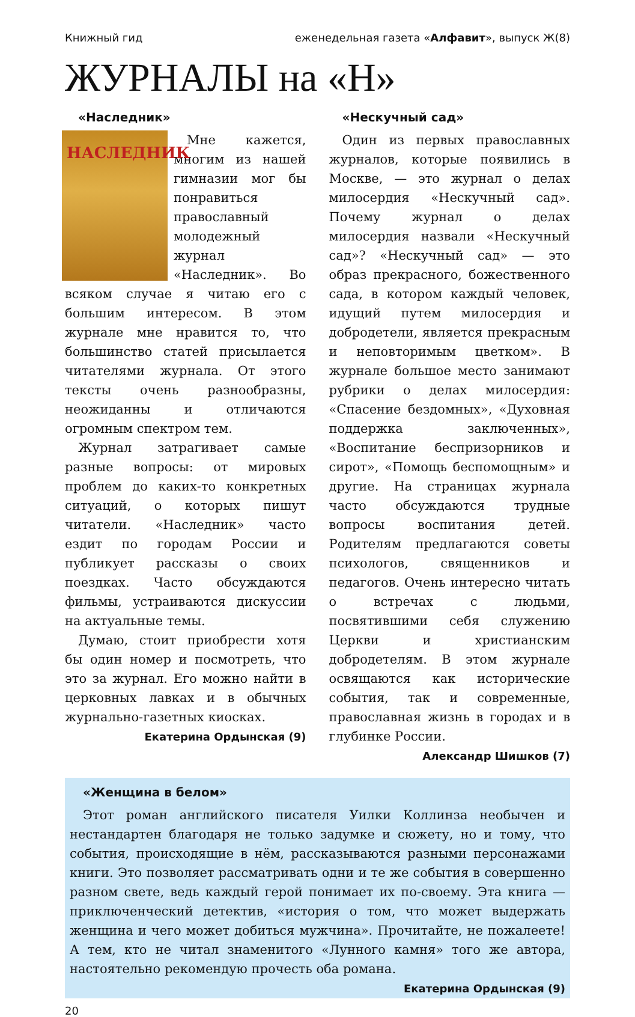Книжный гид еженедельная газета «Алфавит», выпуск Ж(8)
ЖУРНАЛЫ на «Н»
«Наследник»
НАСЛЕДНИК
Мне кажется, многим из нашей гимназии мог бы понравиться православный молодежный журнал «Наследник». Во всяком случае я читаю его с большим интересом. В этом журнале мне нравится то, что большинство статей присылается читателями журнала. От этого тексты очень разнообразны, неожиданны и отличаются огромным спектром тем.
Журнал затрагивает самые разные вопросы: от мировых проблем до каких-то конкретных ситуаций, о которых пишут читатели. «Наследник» часто ездит по городам России и публикует рассказы о своих поездках. Часто обсуждаются фильмы, устраиваются дискуссии на актуальные темы.
Думаю, стоит приобрести хотя бы один номер и посмотреть, что это за журнал. Его можно найти в церковных лавках и в обычных журнально-газетных киосках.
Екатерина Ордынская (9)
«Нескучный сад»
Один из первых православных журналов, которые появились в Москве, — это журнал о делах милосердия «Нескучный сад». Почему журнал о делах милосердия назвали «Нескучный сад»? «Нескучный сад» — это образ прекрасного, божественного сада, в котором каждый человек, идущий путем милосердия и добродетели, является прекрасным и неповторимым цветком». В журнале большое место занимают рубрики о делах милосердия: «Спасение бездомных», «Духовная поддержка заключенных», «Воспитание беспризорников и сирот», «Помощь беспомощным» и другие. На страницах журнала часто обсуждаются трудные вопросы воспитания детей. Родителям предлагаются советы психологов, священников и педагогов. Очень интересно читать о встречах с людьми, посвятившими себя служению Церкви и христианским добродетелям. В этом журнале освящаются как исторические события, так и современные, православная жизнь в городах и в глубинке России.
Александр Шишков (7)
«Женщина в белом»
Этот роман английского писателя Уилки Коллинза необычен и нестандартен благодаря не только задумке и сюжету, но и тому, что события, происходящие в нём, рассказываются разными персонажами книги. Это позволяет рассматривать одни и те же события в совершенно разном свете, ведь каждый герой понимает их по-своему. Эта книга — приключенческий детектив, «история о том, что может выдержать женщина и чего может добиться мужчина». Прочитайте, не пожалеете! А тем, кто не читал знаменитого «Лунного камня» того же автора, настоятельно рекомендую прочесть оба романа.
Екатерина Ордынская (9)
20